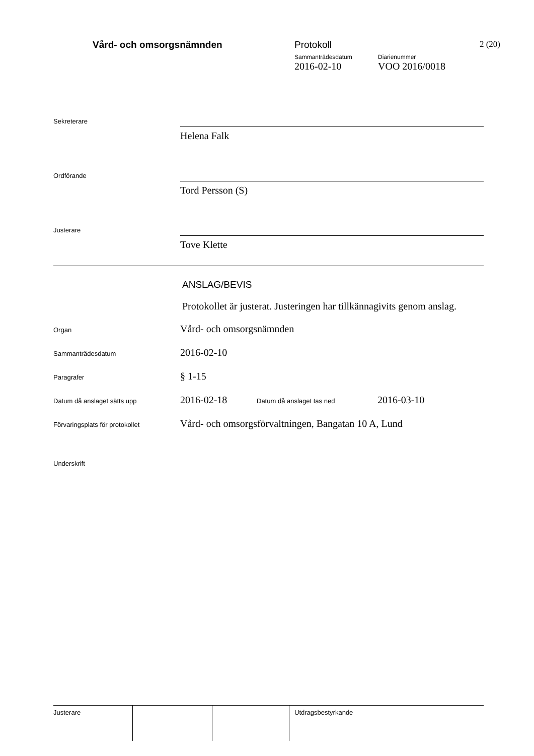Vård- och omsorgsnämnden Protokoll
Sammanträdesdatum Diarienummer
2016-02-10 VOO 2016/0018
2 (20)
Sekreterare
Helena Falk
Ordförande
Tord Persson (S)
Justerare
Tove Klette
ANSLAG/BEVIS
Protokollet är justerat. Justeringen har tillkännagivits genom anslag.
Organ
Vård- och omsorgsnämnden
Sammanträdesdatum
2016-02-10
Paragrafer
§ 1-15
Datum då anslaget sätts upp
2016-02-18
Datum då anslaget tas ned
2016-03-10
Förvaringsplats för protokollet
Vård- och omsorgsförvaltningen, Bangatan 10 A, Lund
Underskrift
Justerare Utdragsbestyrkande